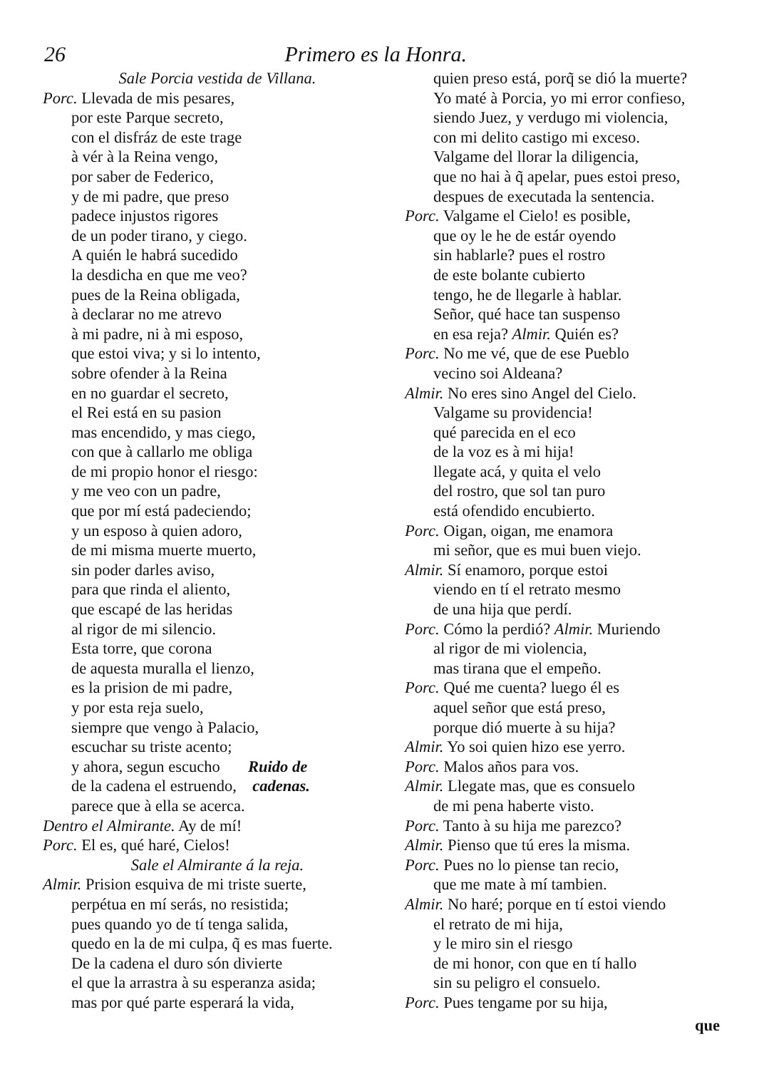26 Primero es la Honra.
Sale Porcia vestida de Villana.
Porc. Llevada de mis pesares,
por este Parque secreto,
con el disfráz de este trage
à vér à la Reina vengo,
por saber de Federico,
y de mi padre, que preso
padece injustos rigores
de un poder tirano, y ciego.
A quién le habrá sucedido
la desdicha en que me veo?
pues de la Reina obligada,
à declarar no me atrevo
à mi padre, ni à mi esposo,
que estoi viva; y si lo intento,
sobre ofender à la Reina
en no guardar el secreto,
el Rei está en su pasion
mas encendido, y mas ciego,
con que à callarlo me obliga
de mi propio honor el riesgo:
y me veo con un padre,
que por mí está padeciendo;
y un esposo à quien adoro,
de mi misma muerte muerto,
sin poder darles aviso,
para que rinda el aliento,
que escapé de las heridas
al rigor de mi silencio.
Esta torre, que corona
de aquesta muralla el lienzo,
es la prision de mi padre,
y por esta reja suelo,
siempre que vengo à Palacio,
escuchar su triste acento;
y ahora, segun escucho Ruido de
de la cadena el estruendo, cadenas.
parece que à ella se acerca.
Dentro el Almirante. Ay de mí!
Porc. El es, qué haré, Cielos!
Sale el Almirante á la reja.
Almir. Prision esquiva de mi triste suerte,
perpétua en mí serás, no resistida;
pues quando yo de tí tenga salida,
quedo en la de mi culpa, q̃ es mas fuerte.
De la cadena el duro són divierte
el que la arrastra à su esperanza asida;
mas por qué parte esperará la vida,
quien preso está, porq̃ se dió la muerte?
Yo maté à Porcia, yo mi error confieso,
siendo Juez, y verdugo mi violencia,
con mi delito castigo mi exceso.
Valgame del llorar la diligencia,
que no hai à q̃ apelar, pues estoi preso,
despues de executada la sentencia.
Porc. Valgame el Cielo! es posible,
que oy le he de estár oyendo
sin hablarle? pues el rostro
de este bolante cubierto
tengo, he de llegarle à hablar.
Señor, qué hace tan suspenso
en esa reja? Almir. Quién es?
Porc. No me vé, que de ese Pueblo
vecino soi Aldeana?
Almir. No eres sino Angel del Cielo.
Valgame su providencia!
qué parecida en el eco
de la voz es à mi hija!
llegate acá, y quita el velo
del rostro, que sol tan puro
está ofendido encubierto.
Porc. Oigan, oigan, me enamora
mi señor, que es mui buen viejo.
Almir. Sí enamoro, porque estoi
viendo en tí el retrato mesmo
de una hija que perdí.
Porc. Cómo la perdió? Almir. Muriendo
al rigor de mi violencia,
mas tirana que el empeño.
Porc. Qué me cuenta? luego él es
aquel señor que está preso,
porque dió muerte à su hija?
Almir. Yo soi quien hizo ese yerro.
Porc. Malos años para vos.
Almir. Llegate mas, que es consuelo
de mi pena haberte visto.
Porc. Tanto à su hija me parezco?
Almir. Pienso que tú eres la misma.
Porc. Pues no lo piense tan recio,
que me mate à mí tambien.
Almir. No haré; porque en tí estoi viendo
el retrato de mi hija,
y le miro sin el riesgo
de mi honor, con que en tí hallo
sin su peligro el consuelo.
Porc. Pues tengame por su hija,
que